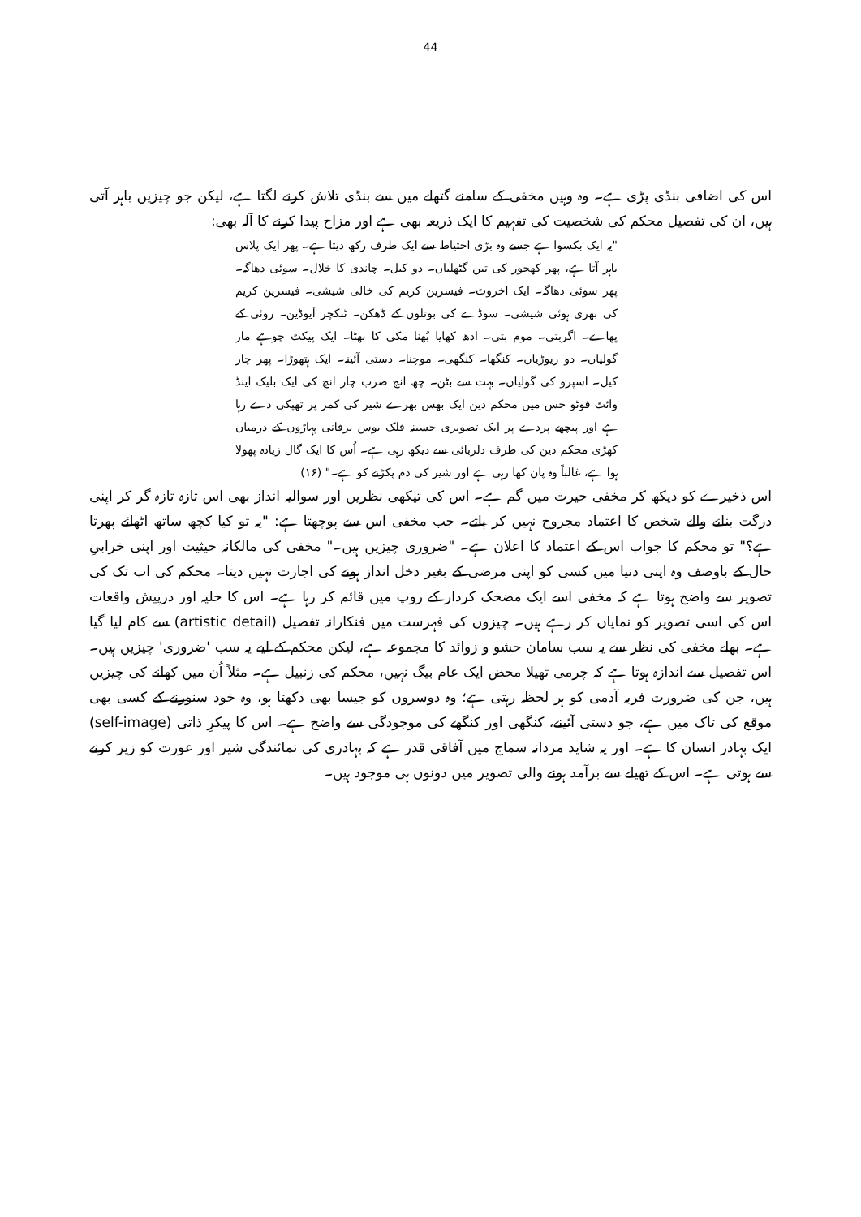44
اس کی اضافی بنڈی پڑی ہے۔ وہ وہیں مخفی کے سامنے گتھلے میں سے بنڈی تلاش کرنے لگتا ہے، لیکن جو چیزیں باہر آتی ہیں، ان کی تفصیل محکم کی شخصیت کی تفہیم کا ایک ذریعہ بھی ہے اور مزاح پیدا کرنے کا آلہ بھی:
"یہ ایک بکسوا ہے جسے وہ بڑی احتیاط سے ایک طرف رکھ دیتا ہے۔ پھر ایک پلاس باہر آتا ہے، پھر کھجور کی تین گٹھلیاں۔ دو کیل۔ چاندی کا خلال۔ سوئی دھاگہ۔ پھر سوئی دھاگہ۔ ایک اخروٹ۔ فیسرین کریم کی خالی شیشی۔ فیسرین کریم کی بھری ہوئی شیشی۔ سوڈے کی بوتلوں کے ڈھکن۔ ٹنکچر آیوڈین۔ روئی کے پھاے۔ اگربتی۔ موم بتی۔ ادھ کھایا بُھنا مکی کا بھٹا۔ ایک پیکٹ چوہے مار گولیاں۔ دو ریوڑیاں۔ کنگھا۔ کنگھی۔ موچنا۔ دستی آئینہ۔ ایک ہتھوڑا۔ پھر چار کیل۔ اسپرو کی گولیاں۔ بہت سے بٹن۔ چھ انچ ضرب چار انچ کی ایک بلیک اینڈ وائٹ فوٹو جس میں محکم دین ایک بھس بھرے شیر کی کمر پر تھپکی دے رہا ہے اور پیچھے پردے پر ایک تصویری حسینہ فلک بوس برفانی پہاڑوں کے درمیان کھڑی محکم دین کی طرف دلربائی سے دیکھ رہی ہے۔ اُس کا ایک گال زیادہ پھولا ہوا ہے، غالباً وہ پان کھا رہی ہے اور شیر کی دم پکڑنے کو ہے۔" (۱۶)
اس ذخیرے کو دیکھ کر مخفی حیرت میں گم ہے۔ اس کی تیکھی نظریں اور سوالیہ انداز بھی اس تازہ تازہ گر کر اپنی درگت بنانے والے شخص کا اعتماد مجروح نہیں کر پاتے۔ جب مخفی اس سے پوچھتا ہے: "یہ تو کیا کچھ ساتھ اٹھائے پھرتا ہے؟" تو محکم کا جواب اس کے اعتماد کا اعلان ہے۔ "ضروری چیزیں ہیں۔" مخفی کی مالکانہ حیثیت اور اپنی خرابیِ حال کے باوصف وہ اپنی دنیا میں کسی کو اپنی مرضی کے بغیر دخل انداز ہونے کی اجازت نہیں دیتا۔ محکم کی اب تک کی تصویر سے واضح ہوتا ہے کہ مخفی اسے ایک مضحک کردار کے روپ میں قائم کر رہا ہے۔ اس کا حلیہ اور درپیش واقعات اس کی اسی تصویر کو نمایاں کر رہے ہیں۔ چیزوں کی فہرست میں فنکارانہ تفصیل (artistic detail) سے کام لیا گیا ہے۔ بھلے مخفی کی نظر سے یہ سب سامان حشو و زوائد کا مجموعہ ہے، لیکن محکم کے لیے یہ سب 'ضروری' چیزیں ہیں۔ اس تفصیل سے اندازہ ہوتا ہے کہ چرمی تھیلا محض ایک عام بیگ نہیں، محکم کی زنبیل ہے۔ مثلاً اُن میں کھانے کی چیزیں ہیں، جن کی ضرورت فربہ آدمی کو ہر لحظہ رہتی ہے؛ وہ دوسروں کو جیسا بھی دکھتا ہو، وہ خود سنورنے کے کسی بھی موقع کی تاک میں ہے، جو دستی آئینے، کنگھی اور کنگھے کی موجودگی سے واضح ہے۔ اس کا پیکرِ ذاتی (self-image) ایک بہادر انسان کا ہے۔ اور یہ شاید مردانہ سماج میں آفاقی قدر ہے کہ بہادری کی نمائندگی شیر اور عورت کو زیر کرنے سے ہوتی ہے۔ اس کے تھیلے سے برآمد ہونے والی تصویر میں دونوں ہی موجود ہیں۔